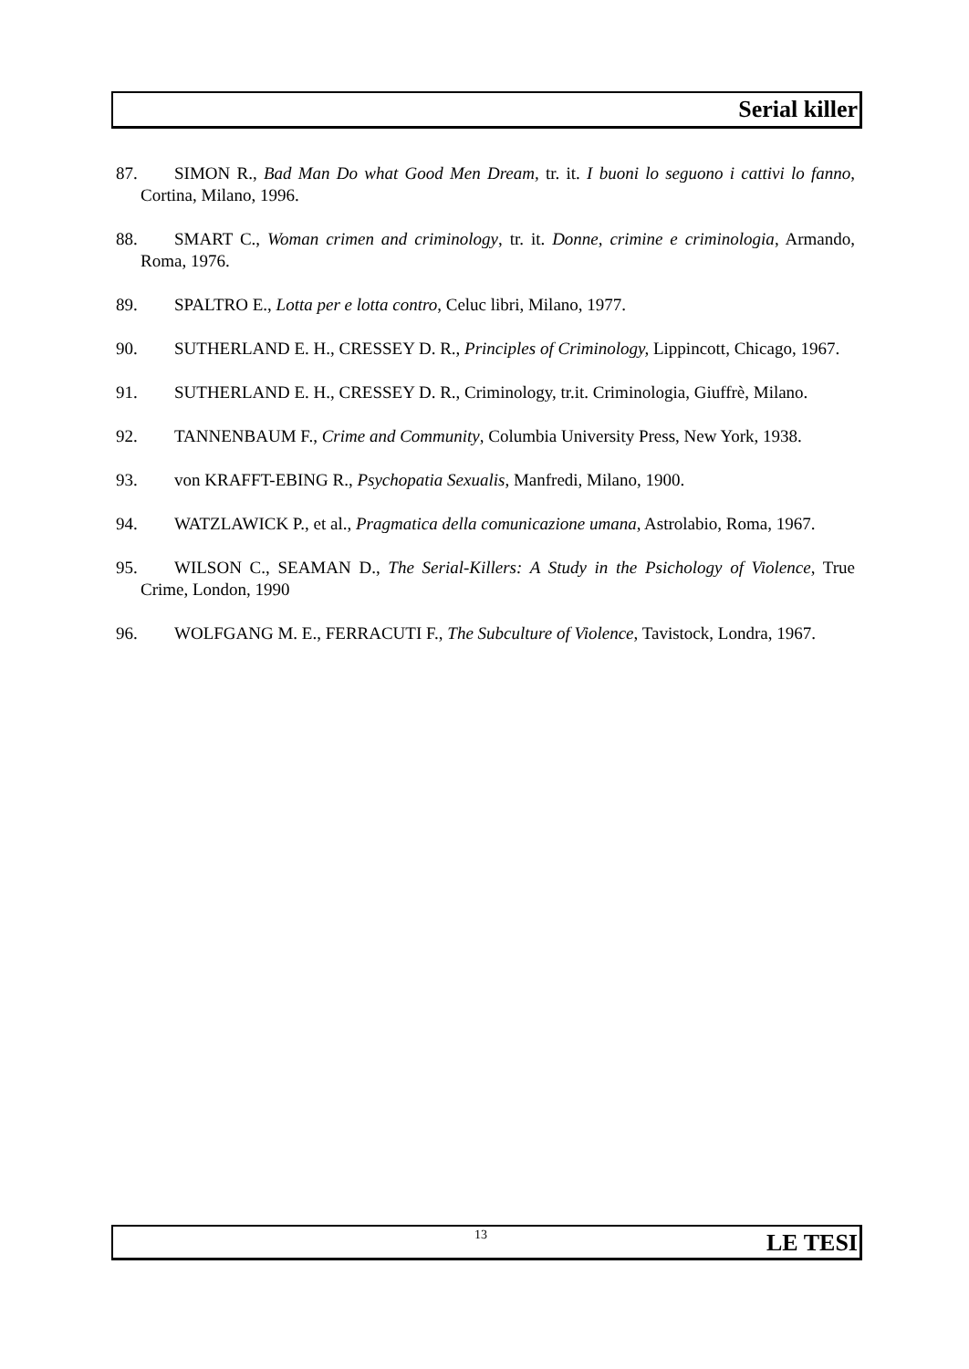Serial killer
87. SIMON R., Bad Man Do what Good Men Dream, tr. it. I buoni lo seguono i cattivi lo fanno, Cortina, Milano, 1996.
88. SMART C., Woman crimen and criminology, tr. it. Donne, crimine e criminologia, Armando, Roma, 1976.
89. SPALTRO E., Lotta per e lotta contro, Celuc libri, Milano, 1977.
90. SUTHERLAND E. H., CRESSEY D. R., Principles of Criminology, Lippincott, Chicago, 1967.
91. SUTHERLAND E. H., CRESSEY D. R., Criminology, tr.it. Criminologia, Giuffrè, Milano.
92. TANNENBAUM F., Crime and Community, Columbia University Press, New York, 1938.
93. von KRAFFT-EBING R., Psychopatia Sexualis, Manfredi, Milano, 1900.
94. WATZLAWICK P., et al., Pragmatica della comunicazione umana, Astrolabio, Roma, 1967.
95. WILSON C., SEAMAN D., The Serial-Killers: A Study in the Psichology of Violence, True Crime, London, 1990
96. WOLFGANG M. E., FERRACUTI F., The Subculture of Violence, Tavistock, Londra, 1967.
13 LE TESI